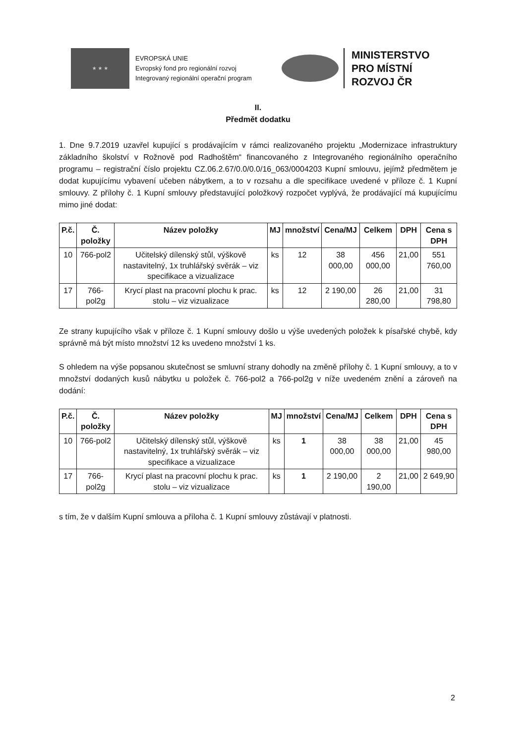★ ★ ★
EVROPSKÁ UNIE
Evropský fond pro regionální rozvoj
Integrovaný regionální operační program
MINISTERSTVO
PRO MÍSTNÍ
ROZVOJ ČR
II.
Předmět dodatku
1. Dne 9.7.2019 uzavřel kupující s prodávajícím v rámci realizovaného projektu „Modernizace infrastruktury základního školství v Rožnově pod Radhoštěm“ financovaného z Integrovaného regionálního operačního programu – registrační číslo projektu CZ.06.2.67/0.0/0.0/16_063/0004203 Kupní smlouvu, jejímž předmětem je dodat kupujícímu vybavení učeben nábytkem, a to v rozsahu a dle specifikace uvedené v příloze č. 1 Kupní smlouvy. Z přílohy č. 1 Kupní smlouvy představující položkový rozpočet vyplývá, že prodávající má kupujícímu mimo jiné dodat:
| P.č. | Č. položky | Název položky | MJ | množství | Cena/MJ | Celkem | DPH | Cena s DPH |
| --- | --- | --- | --- | --- | --- | --- | --- | --- |
| 10 | 766-pol2 | Učitelský dílenský stůl, výškově nastavitelný, 1x truhlářský svěrák – viz specifikace a vizualizace | ks | 12 | 38 000,00 | 456 000,00 | 21,00 | 551 760,00 |
| 17 | 766-pol2g | Krycí plast na pracovní plochu k prac. stolu – viz vizualizace | ks | 12 | 2 190,00 | 26 280,00 | 21,00 | 31 798,80 |
Ze strany kupujícího však v příloze č. 1 Kupní smlouvy došlo u výše uvedených položek k písařské chybě, kdy správně má být místo množství 12 ks uvedeno množství 1 ks.
S ohledem na výše popsanou skutečnost se smluvní strany dohodly na změně přílohy č. 1 Kupní smlouvy, a to v množství dodaných kusů nábytku u položek č. 766-pol2 a 766-pol2g v níže uvedeném znění a zároveň na dodání:
| P.č. | Č. položky | Název položky | MJ | množství | Cena/MJ | Celkem | DPH | Cena s DPH |
| --- | --- | --- | --- | --- | --- | --- | --- | --- |
| 10 | 766-pol2 | Učitelský dílenský stůl, výškově nastavitelný, 1x truhlářský svěrák – viz specifikace a vizualizace | ks | 1 | 38 000,00 | 38 000,00 | 21,00 | 45 980,00 |
| 17 | 766-pol2g | Krycí plast na pracovní plochu k prac. stolu – viz vizualizace | ks | 1 | 2 190,00 | 2 190,00 | 21,00 | 2 649,90 |
s tím, že v dalším Kupní smlouva a příloha č. 1 Kupní smlouvy zůstávají v platnosti.
2